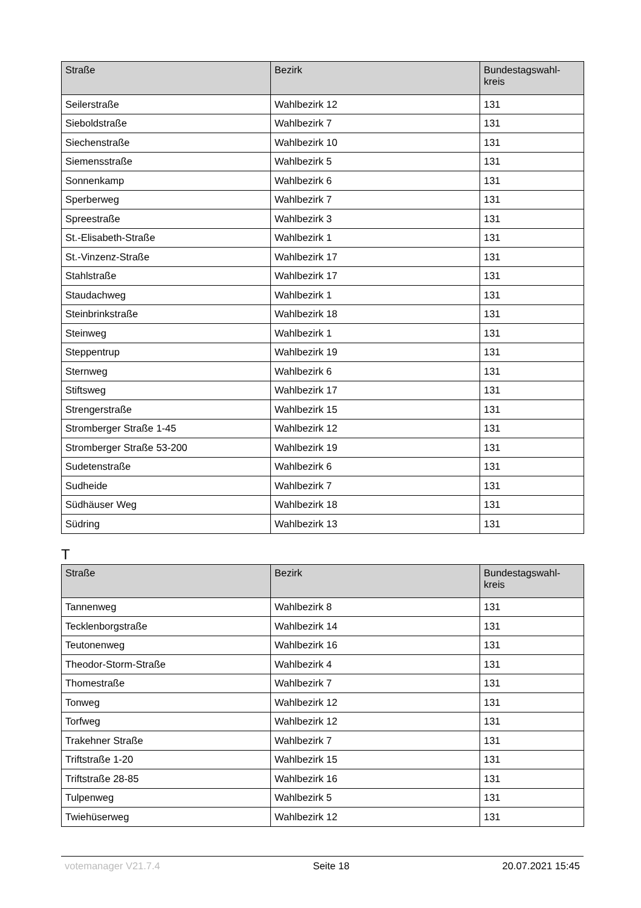| Straße | Bezirk | Bundestagswahl- kreis |
| --- | --- | --- |
| Seilerstraße | Wahlbezirk 12 | 131 |
| Sieboldstraße | Wahlbezirk 7 | 131 |
| Siechenstraße | Wahlbezirk 10 | 131 |
| Siemensstraße | Wahlbezirk 5 | 131 |
| Sonnenkamp | Wahlbezirk 6 | 131 |
| Sperberweg | Wahlbezirk 7 | 131 |
| Spreestraße | Wahlbezirk 3 | 131 |
| St.-Elisabeth-Straße | Wahlbezirk 1 | 131 |
| St.-Vinzenz-Straße | Wahlbezirk 17 | 131 |
| Stahlstraße | Wahlbezirk 17 | 131 |
| Staudachweg | Wahlbezirk 1 | 131 |
| Steinbrinkstraße | Wahlbezirk 18 | 131 |
| Steinweg | Wahlbezirk 1 | 131 |
| Steppentrup | Wahlbezirk 19 | 131 |
| Sternweg | Wahlbezirk 6 | 131 |
| Stiftsweg | Wahlbezirk 17 | 131 |
| Strengerstraße | Wahlbezirk 15 | 131 |
| Stromberger Straße 1-45 | Wahlbezirk 12 | 131 |
| Stromberger Straße 53-200 | Wahlbezirk 19 | 131 |
| Sudetenstraße | Wahlbezirk 6 | 131 |
| Sudheide | Wahlbezirk 7 | 131 |
| Südhäuser Weg | Wahlbezirk 18 | 131 |
| Südring | Wahlbezirk 13 | 131 |
T
| Straße | Bezirk | Bundestagswahl- kreis |
| --- | --- | --- |
| Tannenweg | Wahlbezirk 8 | 131 |
| Tecklenborgstraße | Wahlbezirk 14 | 131 |
| Teutonenweg | Wahlbezirk 16 | 131 |
| Theodor-Storm-Straße | Wahlbezirk 4 | 131 |
| Thomestraße | Wahlbezirk 7 | 131 |
| Tonweg | Wahlbezirk 12 | 131 |
| Torfweg | Wahlbezirk 12 | 131 |
| Trakehner Straße | Wahlbezirk 7 | 131 |
| Triftstraße 1-20 | Wahlbezirk 15 | 131 |
| Triftstraße 28-85 | Wahlbezirk 16 | 131 |
| Tulpenweg | Wahlbezirk 5 | 131 |
| Twiehüserweg | Wahlbezirk 12 | 131 |
votemanager V21.7.4 Seite 18 20.07.2021 15:45